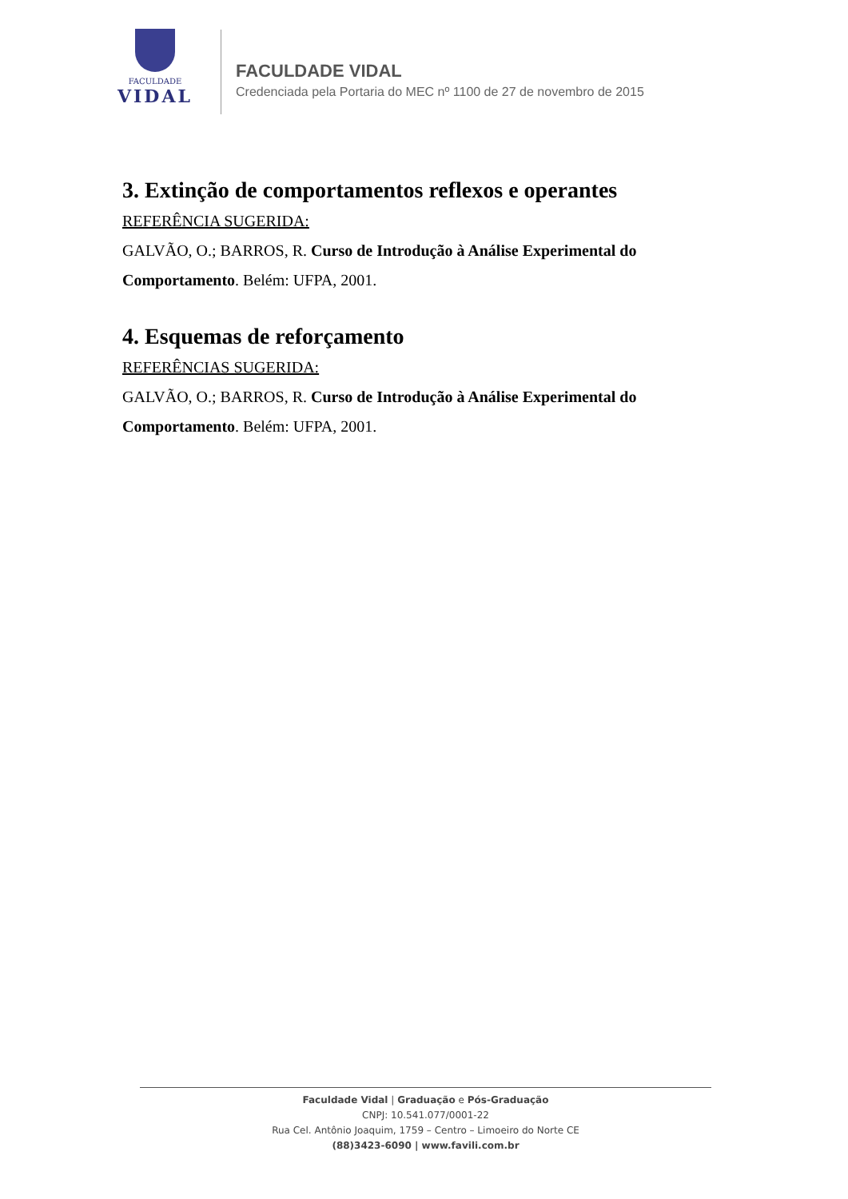FACULDADE
VIDAL
FACULDADE VIDAL
Credenciada pela Portaria do MEC nº 1100 de 27 de novembro de 2015
3. Extinção de comportamentos reflexos e operantes
REFERÊNCIA SUGERIDA:
GALVÃO, O.; BARROS, R. Curso de Introdução à Análise Experimental do Comportamento. Belém: UFPA, 2001.
4. Esquemas de reforçamento
REFERÊNCIAS SUGERIDA:
GALVÃO, O.; BARROS, R. Curso de Introdução à Análise Experimental do Comportamento. Belém: UFPA, 2001.
Faculdade Vidal | Graduação e Pós-Graduação
CNPJ: 10.541.077/0001-22
Rua Cel. Antônio Joaquim, 1759 – Centro – Limoeiro do Norte CE
(88)3423-6090 | www.favili.com.br